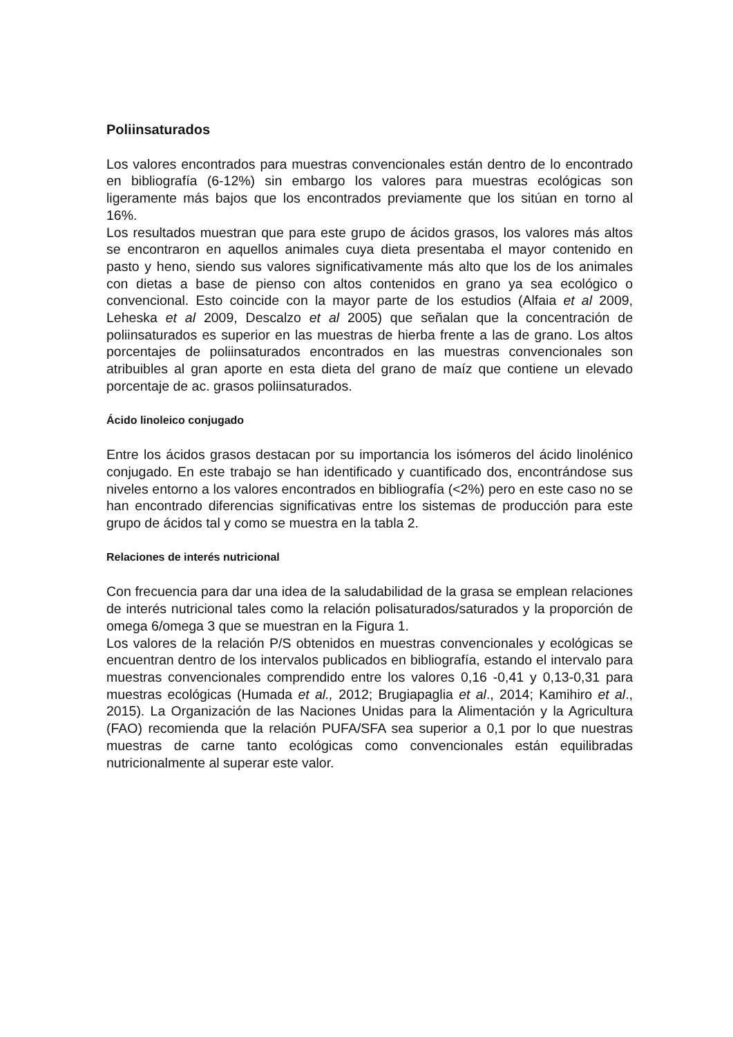Poliinsaturados
Los valores encontrados para muestras convencionales están dentro de lo encontrado en bibliografía (6-12%) sin embargo los valores para muestras ecológicas son ligeramente más bajos que los encontrados previamente que los sitúan en torno al 16%.
Los resultados muestran que para este grupo de ácidos grasos, los valores más altos se encontraron en aquellos animales cuya dieta presentaba el mayor contenido en pasto y heno, siendo sus valores significativamente más alto que los de los animales con dietas a base de pienso con altos contenidos en grano ya sea ecológico o convencional. Esto coincide con la mayor parte de los estudios (Alfaia et al 2009, Leheska et al 2009, Descalzo et al 2005) que señalan que la concentración de poliinsaturados es superior en las muestras de hierba frente a las de grano. Los altos porcentajes de poliinsaturados encontrados en las muestras convencionales son atribuibles al gran aporte en esta dieta del grano de maíz que contiene un elevado porcentaje de ac. grasos poliinsaturados.
Ácido linoleico conjugado
Entre los ácidos grasos destacan por su importancia los isómeros del ácido linolénico conjugado. En este trabajo se han identificado y cuantificado dos, encontrándose sus niveles entorno a los valores encontrados en bibliografía (<2%) pero en este caso no se han encontrado diferencias significativas entre los sistemas de producción para este grupo de ácidos tal y como se muestra en la tabla 2.
Relaciones de interés nutricional
Con frecuencia para dar una idea de la saludabilidad de la grasa se emplean relaciones de interés nutricional tales como la relación polisaturados/saturados y la proporción de omega 6/omega 3 que se muestran en la Figura 1.
Los valores de la relación P/S obtenidos en muestras convencionales y ecológicas se encuentran dentro de los intervalos publicados en bibliografía, estando el intervalo para muestras convencionales comprendido entre los valores 0,16 -0,41 y 0,13-0,31 para muestras ecológicas (Humada et al., 2012; Brugiapaglia et al., 2014; Kamihiro et al., 2015). La Organización de las Naciones Unidas para la Alimentación y la Agricultura (FAO) recomienda que la relación PUFA/SFA sea superior a 0,1 por lo que nuestras muestras de carne tanto ecológicas como convencionales están equilibradas nutricionalmente al superar este valor.